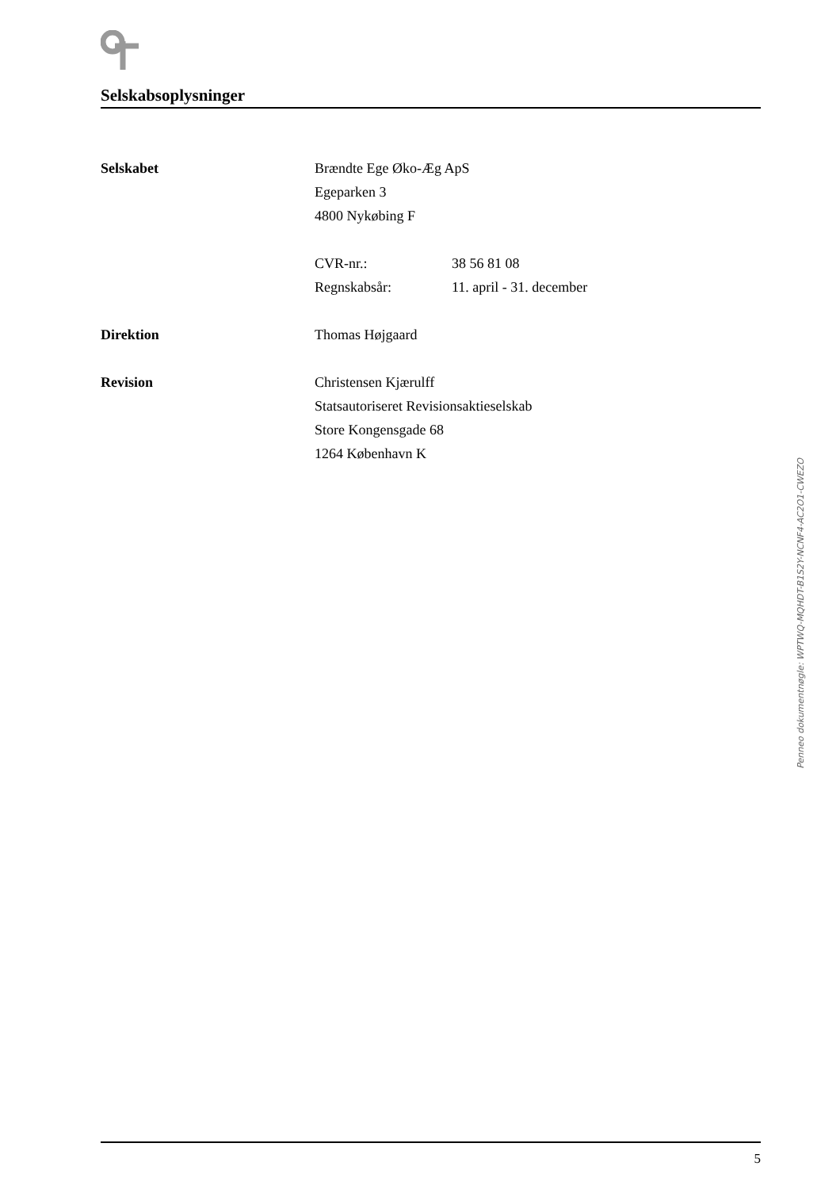Selskabsoplysninger
| Selskabet | Brændte Ege Øko-Æg ApS | |
| | Egeparken 3 | |
| | 4800 Nykøbing F | |
| | CVR-nr.: | 38 56 81 08 |
| | Regnskabsår: | 11. april - 31. december |
| Direktion | Thomas Højgaard | |
| Revision | Christensen Kjærulff | |
| | Statsautoriseret Revisionsaktieselskab | |
| | Store Kongensgade 68 | |
| | 1264 København K | |
5
Penneo dokumentnøgle: WPTWQ-MQHDT-B1S2Y-NCNF4-AC2O1-CWEZO